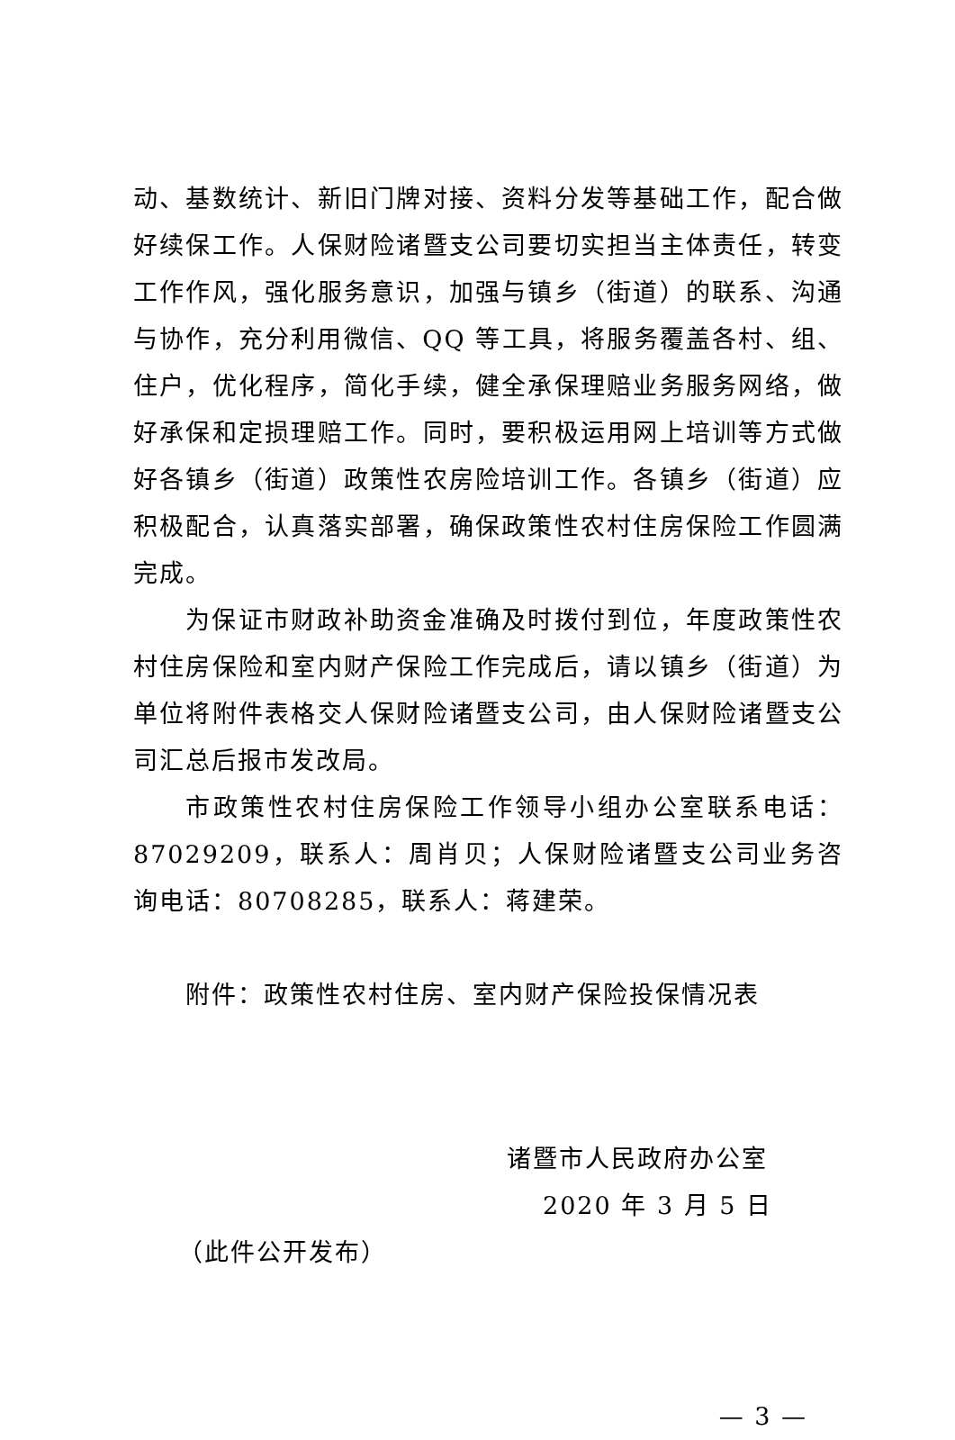动、基数统计、新旧门牌对接、资料分发等基础工作，配合做好续保工作。人保财险诸暨支公司要切实担当主体责任，转变工作作风，强化服务意识，加强与镇乡（街道）的联系、沟通与协作，充分利用微信、QQ 等工具，将服务覆盖各村、组、住户，优化程序，简化手续，健全承保理赔业务服务网络，做好承保和定损理赔工作。同时，要积极运用网上培训等方式做好各镇乡（街道）政策性农房险培训工作。各镇乡（街道）应积极配合，认真落实部署，确保政策性农村住房保险工作圆满完成。
为保证市财政补助资金准确及时拨付到位，年度政策性农村住房保险和室内财产保险工作完成后，请以镇乡（街道）为单位将附件表格交人保财险诸暨支公司，由人保财险诸暨支公司汇总后报市发改局。
市政策性农村住房保险工作领导小组办公室联系电话：87029209，联系人：周肖贝；人保财险诸暨支公司业务咨询电话：80708285，联系人：蒋建荣。
附件：政策性农村住房、室内财产保险投保情况表
诸暨市人民政府办公室
2020 年 3 月 5 日
（此件公开发布）
— 3 —